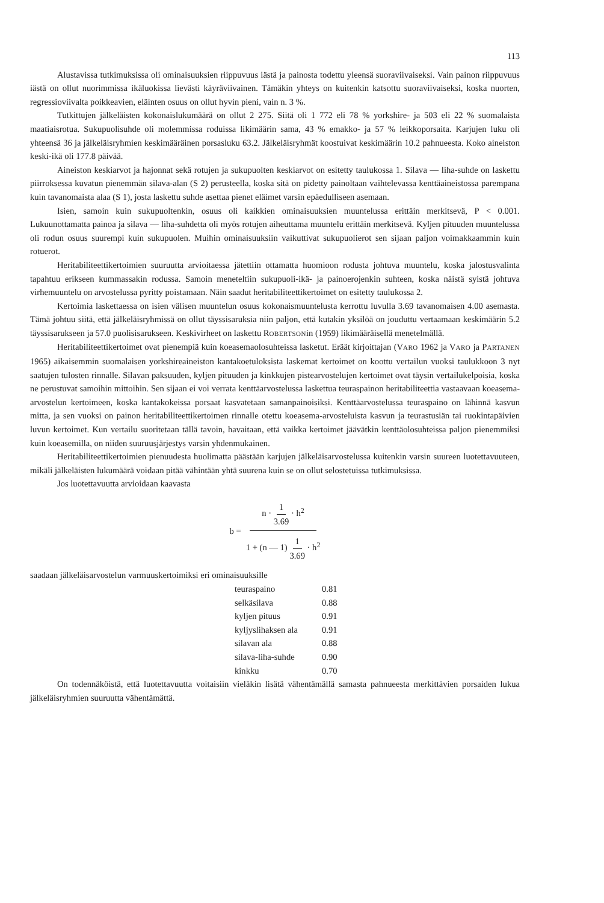113
Alustavissa tutkimuksissa oli ominaisuuksien riippuvuus iästä ja painosta todettu yleensä suoraviivaiseksi. Vain painon riippuvuus iästä on ollut nuorimmissa ikäluokissa lievästi käyräviivainen. Tämäkin yhteys on kuitenkin katsottu suoraviivaiseksi, koska nuorten, regressioviivalta poikkeavien, eläinten osuus on ollut hyvin pieni, vain n. 3 %.
Tutkittujen jälkeläisten kokonaislukumäärä on ollut 2 275. Siitä oli 1 772 eli 78 % yorkshire- ja 503 eli 22 % suomalaista maatiaisrotua. Sukupuolisuhde oli molemmissa roduissa likimäärin sama, 43 % emakko- ja 57 % leikkoporsaita. Karjujen luku oli yhteensä 36 ja jälkeläisryhmien keskimääräinen porsasluku 63.2. Jälkeläisryhmät koostuivat keskimäärin 10.2 pahnueesta. Koko aineiston keski-ikä oli 177.8 päivää.
Aineiston keskiarvot ja hajonnat sekä rotujen ja sukupuolten keskiarvot on esitetty taulukossa 1. Silava — liha-suhde on laskettu piirroksessa kuvatun pienemmän silava-alan (S 2) perusteella, koska sitä on pidetty painoltaan vaihtelevassa kenttäaineistossa parempana kuin tavanomaista alaa (S 1), josta laskettu suhde asettaa pienet eläimet varsin epäedulliseen asemaan.
Isien, samoin kuin sukupuoltenkin, osuus oli kaikkien ominaisuuksien muuntelussa erittäin merkitsevä, P < 0.001. Lukuunottamatta painoa ja silava — liha-suhdetta oli myös rotujen aiheuttama muuntelu erittäin merkitsevä. Kyljen pituuden muuntelussa oli rodun osuus suurempi kuin sukupuolen. Muihin ominaisuuksiin vaikuttivat sukupuolierot sen sijaan paljon voimakkaammin kuin rotuerot.
Heritabiliteettikertoimien suuruutta arvioitaessa jätettiin ottamatta huomioon rodusta johtuva muuntelu, koska jalostusvalinta tapahtuu erikseen kummassakin rodussa. Samoin meneteltiin sukupuoli-ikä- ja painoerojenkin suhteen, koska näistä syistä johtuva virhemuuntelu on arvostelussa pyritty poistamaan. Näin saadut heritabiliteettikertoimet on esitetty taulukossa 2.
Kertoimia laskettaessa on isien välisen muuntelun osuus kokonaismuuntelusta kerrottu luvulla 3.69 tavanomaisen 4.00 asemasta. Tämä johtuu siitä, että jälkeläisryhmissä on ollut täyssisaruksia niin paljon, että kutakin yksilöä on jouduttu vertaamaan keskimäärin 5.2 täyssisarukseen ja 57.0 puolisisarukseen. Keskivirheet on laskettu ROBERTSONin (1959) likimääräisellä menetelmällä.
Heritabiliteettikertoimet ovat pienempiä kuin koeasemaolosuhteissa lasketut. Eräät kirjoittajan (VARO 1962 ja VARO ja PARTANEN 1965) aikaisemmin suomalaisen yorkshireaineiston kantakoetuloksista laskemat kertoimet on koottu vertailun vuoksi taulukkoon 3 nyt saatujen tulosten rinnalle. Silavan paksuuden, kyljen pituuden ja kinkkujen pistearvostelujen kertoimet ovat täysin vertailukelpoisia, koska ne perustuvat samoihin mittoihin. Sen sijaan ei voi verrata kenttäarvostelussa laskettua teuraspainon heritabiliteettia vastaavaan koeasema-arvostelun kertoimeen, koska kantakokeissa porsaat kasvatetaan samanpainoisiksi. Kenttäarvostelussa teuraspaino on lähinnä kasvun mitta, ja sen vuoksi on painon heritabiliteettikertoimen rinnalle otettu koeasema-arvosteluista kasvun ja teurastusiän tai ruokintapäivien luvun kertoimet. Kun vertailu suoritetaan tällä tavoin, havaitaan, että vaikka kertoimet jäävätkin kenttäolosuhteissa paljon pienemmiksi kuin koeasemilla, on niiden suuruusjärjestys varsin yhdenmukainen.
Heritabiliteettikertoimien pienuudesta huolimatta päästään karjujen jälkeläisarvostelussa kuitenkin varsin suureen luotettavuuteen, mikäli jälkeläisten lukumäärä voidaan pitää vähintään yhtä suurena kuin se on ollut selostetuissa tutkimuksissa.
Jos luotettavuutta arvioidaan kaavasta
b = n · 1 3.69 · h<sup>2</sup> 1 + (n — 1) 1 3.69 · h<sup>2</sup>
saadaan jälkeläisarvostelun varmuuskertoimiksi eri ominaisuuksille
| teuraspaino | 0.81 |
| selkäsilava | 0.88 |
| kyljen pituus | 0.91 |
| kyljyslihaksen ala | 0.91 |
| silavan ala | 0.88 |
| silava-liha-suhde | 0.90 |
| kinkku | 0.70 |
On todennäköistä, että luotettavuutta voitaisiin vieläkin lisätä vähentämällä samasta pahnueesta merkittävien porsaiden lukua jälkeläisryhmien suuruutta vähentämättä.